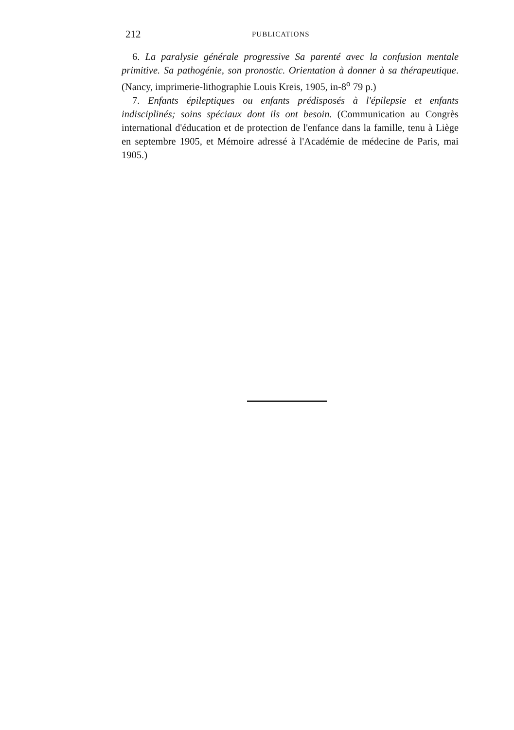212 PUBLICATIONS
6. La paralysie générale progressive Sa parenté avec la confusion mentale primitive. Sa pathogénie, son pronostic. Orientation à donner à sa thérapeutique. (Nancy, imprimerie-lithographie Louis Kreis, 1905, in-8<sup>o</sup> 79 p.)
7. Enfants épileptiques ou enfants prédisposés à l'épilepsie et enfants indisciplinés; soins spéciaux dont ils ont besoin. (Communication au Congrès international d'éducation et de protection de l'enfance dans la famille, tenu à Liège en septembre 1905, et Mémoire adressé à l'Académie de médecine de Paris, mai 1905.)